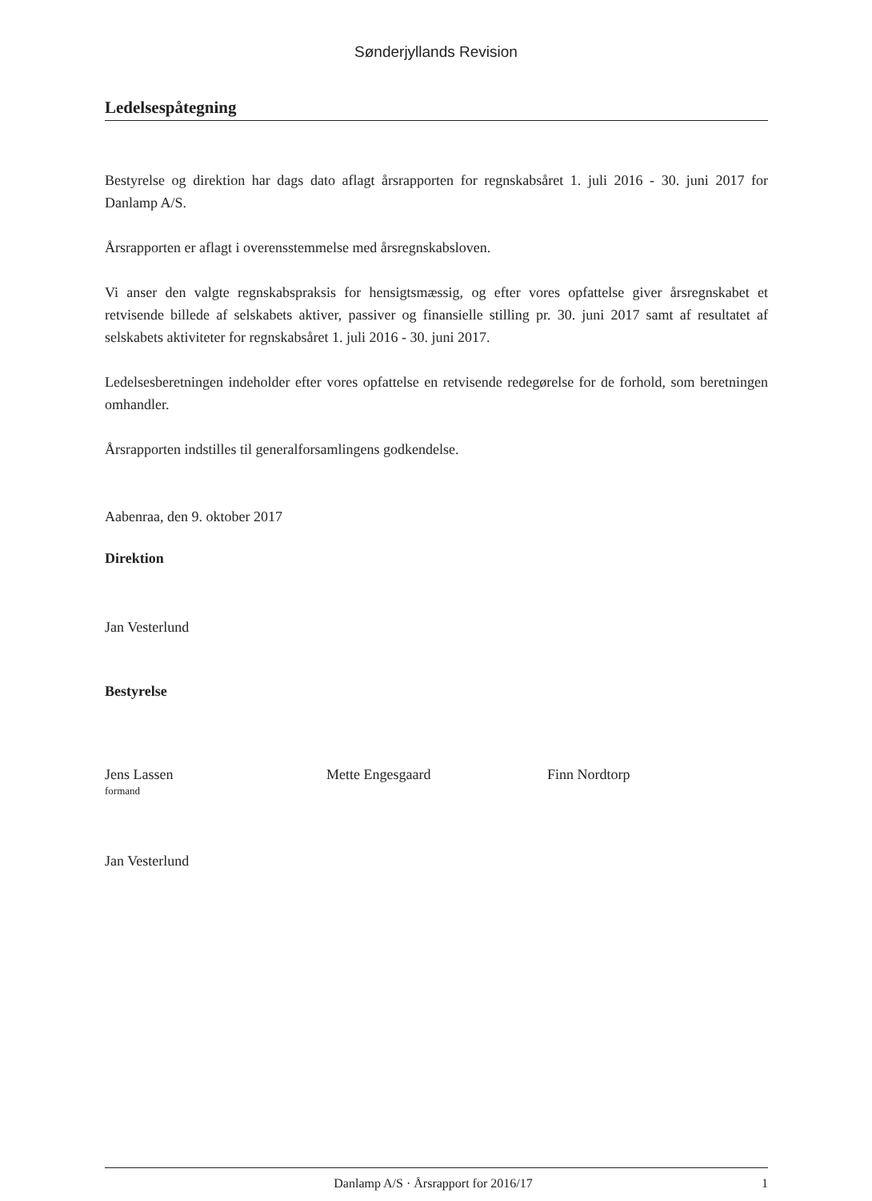Sønderjyllands Revision
Ledelsespåtegning
Bestyrelse og direktion har dags dato aflagt årsrapporten for regnskabsåret 1. juli 2016 - 30. juni 2017 for Danlamp A/S.
Årsrapporten er aflagt i overensstemmelse med årsregnskabsloven.
Vi anser den valgte regnskabspraksis for hensigtsmæssig, og efter vores opfattelse giver årsregnskabet et retvisende billede af selskabets aktiver, passiver og finansielle stilling pr. 30. juni 2017 samt af resultatet af selskabets aktiviteter for regnskabsåret 1. juli 2016 - 30. juni 2017.
Ledelsesberetningen indeholder efter vores opfattelse en retvisende redegørelse for de forhold, som beretningen omhandler.
Årsrapporten indstilles til generalforsamlingens godkendelse.
Aabenraa, den 9. oktober 2017
Direktion
Jan Vesterlund
Bestyrelse
Jens Lassen
formand
Mette Engesgaard Finn Nordtorp
Jan Vesterlund
Danlamp A/S · Årsrapport for 2016/17 1